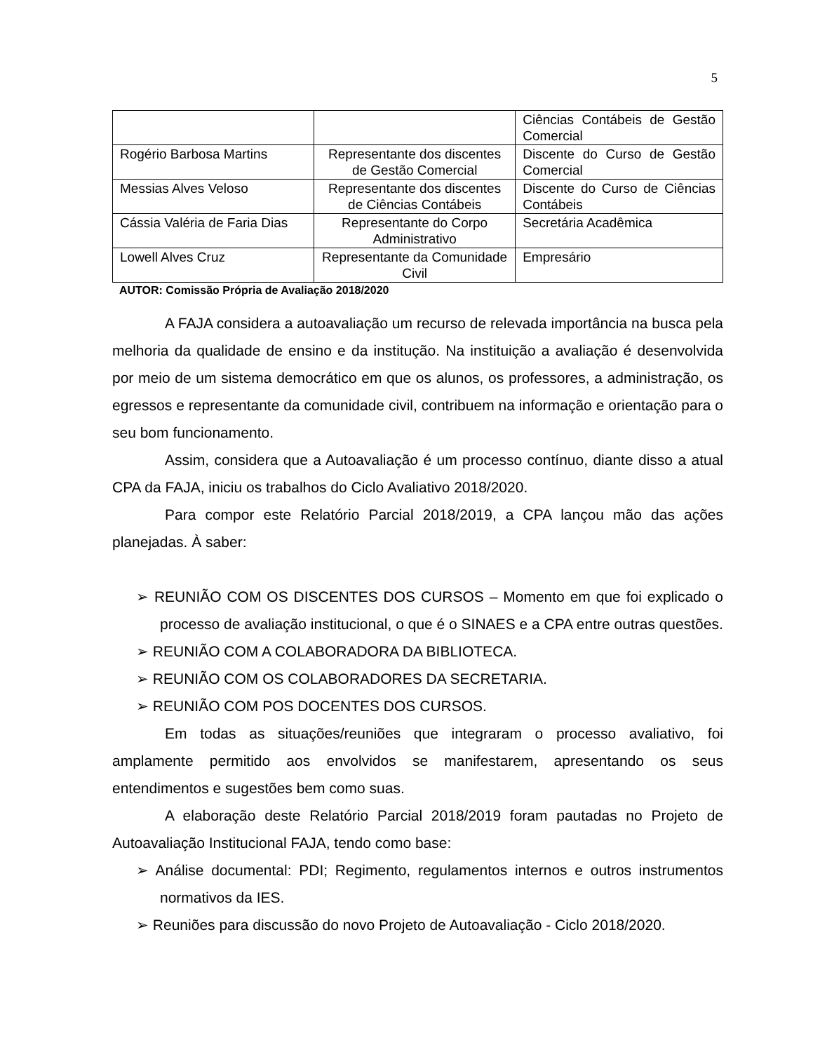5
| | | Ciências Contábeis de Gestão Comercial |
| Rogério Barbosa Martins | Representante dos discentes de Gestão Comercial | Discente do Curso de Gestão Comercial |
| Messias Alves Veloso | Representante dos discentes de Ciências Contábeis | Discente do Curso de Ciências Contábeis |
| Cássia Valéria de Faria Dias | Representante do Corpo Administrativo | Secretária Acadêmica |
| Lowell Alves Cruz | Representante da Comunidade Civil | Empresário |
AUTOR: Comissão Própria de Avaliação 2018/2020
A FAJA considera a autoavaliação um recurso de relevada importância na busca pela melhoria da qualidade de ensino e da institução. Na instituição a avaliação é desenvolvida por meio de um sistema democrático em que os alunos, os professores, a administração, os egressos e representante da comunidade civil, contribuem na informação e orientação para o seu bom funcionamento.
Assim, considera que a Autoavaliação é um processo contínuo, diante disso a atual CPA da FAJA, iniciu os trabalhos do Ciclo Avaliativo 2018/2020.
Para compor este Relatório Parcial 2018/2019, a CPA lançou mão das ações planejadas. À saber:
➢ REUNIÃO COM OS DISCENTES DOS CURSOS – Momento em que foi explicado o processo de avaliação institucional, o que é o SINAES e a CPA entre outras questões.
➢ REUNIÃO COM A COLABORADORA DA BIBLIOTECA.
➢ REUNIÃO COM OS COLABORADORES DA SECRETARIA.
➢ REUNIÃO COM POS DOCENTES DOS CURSOS.
Em todas as situações/reuniões que integraram o processo avaliativo, foi amplamente permitido aos envolvidos se manifestarem, apresentando os seus entendimentos e sugestões bem como suas.
A elaboração deste Relatório Parcial 2018/2019 foram pautadas no Projeto de Autoavaliação Institucional FAJA, tendo como base:
➢ Análise documental: PDI; Regimento, regulamentos internos e outros instrumentos normativos da IES.
➢ Reuniões para discussão do novo Projeto de Autoavaliação - Ciclo 2018/2020.